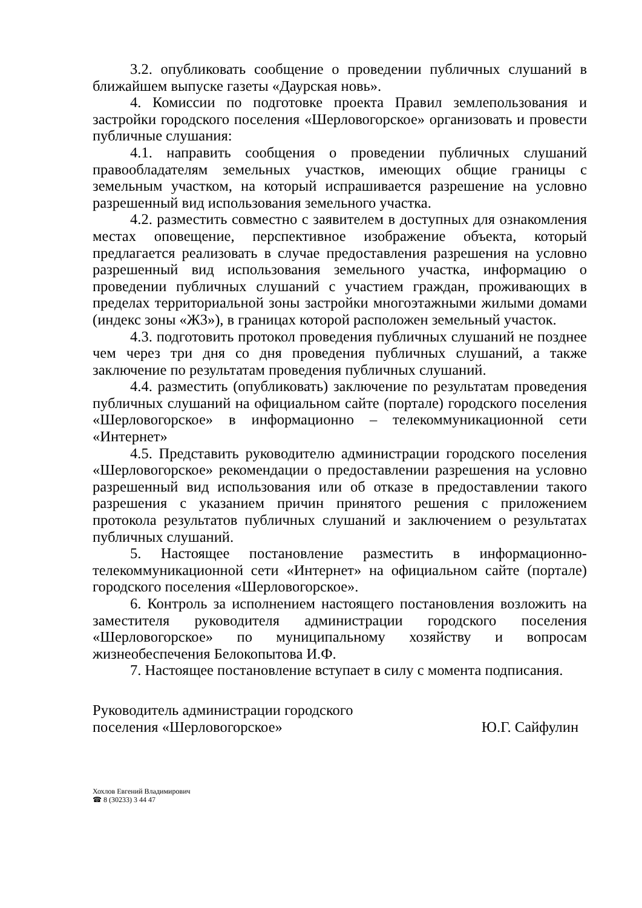3.2. опубликовать сообщение о проведении публичных слушаний в ближайшем выпуске газеты «Даурская новь».
4. Комиссии по подготовке проекта Правил землепользования и застройки городского поселения «Шерловогорское» организовать и провести публичные слушания:
4.1. направить сообщения о проведении публичных слушаний правообладателям земельных участков, имеющих общие границы с земельным участком, на который испрашивается разрешение на условно разрешенный вид использования земельного участка.
4.2. разместить совместно с заявителем в доступных для ознакомления местах оповещение, перспективное изображение объекта, который предлагается реализовать в случае предоставления разрешения на условно разрешенный вид использования земельного участка, информацию о проведении публичных слушаний с участием граждан, проживающих в пределах территориальной зоны застройки многоэтажными жилыми домами (индекс зоны «Ж3»), в границах которой расположен земельный участок.
4.3. подготовить протокол проведения публичных слушаний не позднее чем через три дня со дня проведения публичных слушаний, а также заключение по результатам проведения публичных слушаний.
4.4. разместить (опубликовать) заключение по результатам проведения публичных слушаний на официальном сайте (портале) городского поселения «Шерловогорское» в информационно – телекоммуникационной сети «Интернет»
4.5. Представить руководителю администрации городского поселения «Шерловогорское» рекомендации о предоставлении разрешения на условно разрешенный вид использования или об отказе в предоставлении такого разрешения с указанием причин принятого решения с приложением протокола результатов публичных слушаний и заключением о результатах публичных слушаний.
5. Настоящее постановление разместить в информационно-телекоммуникационной сети «Интернет» на официальном сайте (портале) городского поселения «Шерловогорское».
6. Контроль за исполнением настоящего постановления возложить на заместителя руководителя администрации городского поселения «Шерловогорское» по муниципальному хозяйству и вопросам жизнеобеспечения Белокопытова И.Ф.
7. Настоящее постановление вступает в силу с момента подписания.
Руководитель администрации городского
поселения «Шерловогорское»
Ю.Г. Сайфулин
Хохлов Евгений Владимирович
☎ 8 (30233) 3 44 47